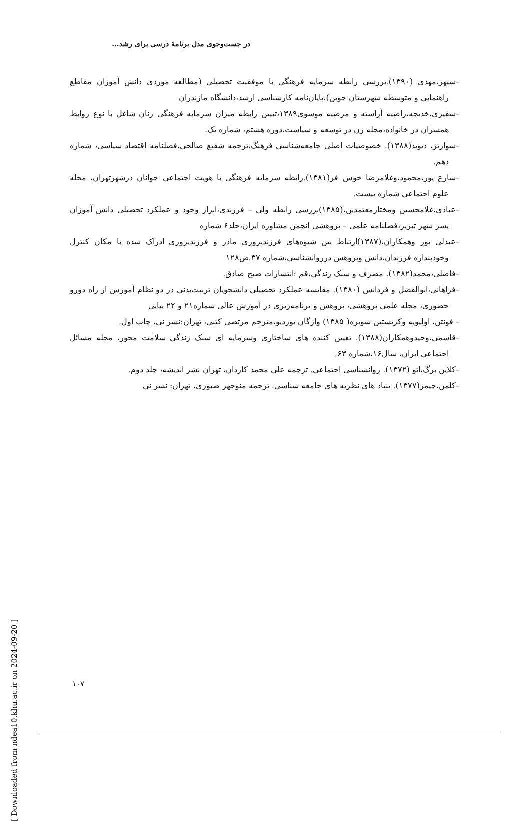در جست‌وجوی مدل برنامهٔ درسی برای رشد...
–سپهر،مهدی (۱۳۹۰).بررسی رابطه سرمایه فرهنگی با موفقیت تحصیلی (مطالعه موردی دانش آموزان مقاطع راهنمایی و متوسطه شهرستان جوین)،پایان‌نامه کارشناسی ارشد،دانشگاه مازندران
–سفیری،خدیجه،راضیه آراسته و مرضیه موسوی۱۳۸۹،تبیین رابطه میزان سرمایه فرهنگی زنان شاغل با نوع روابط همسران در خانواده،مجله زن در توسعه و سیاست،دوره هشتم، شماره یک.
–سوارتز، دیوید(۱۳۸۸). خصوصیات اصلی جامعه‌شناسی فرهنگ،ترجمه شفیع صالحی،فصلنامه اقتصاد سیاسی، شماره دهم.
–شارع پور،محمود،وغلامرضا خوش فر(۱۳۸۱).رابطه سرمایه فرهنگی با هویت اجتماعی جوانان درشهرتهران، مجله علوم اجتماعی شماره بیست.
–عبادی،غلامحسین ومختارمعتمدین،(۱۳۸۵)بررسی رابطه ولی – فرزندی،ابراز وجود و عملکرد تحصیلی دانش آموزان پسر شهر تبریز،فصلنامه علمی – پژوهشی انجمن مشاوره ایران،جلد۶ شماره
–عبدلی پور وهمکاران،(۱۳۸۷)ارتباط بین شیوه‌های فرزندپروری مادر و فرزندپروری ادراک شده با مکان کنترل وخودپنداره فرزندان،دانش وپژوهش درروانشناسی،شماره ۳۷.ص۱۲۸
–فاضلی،محمد(۱۳۸۲). مصرف و سبک زندگی،قم :انتشارات صبح صادق.
–فراهانی،ابوالفضل و فردانش (۱۳۸۰). مقایسه عملکرد تحصیلی دانشجویان تربیت‌بدنی در دو نظام آموزش از راه دورو حضوری، مجله علمی پژوهشی، پژوهش و برنامه‌ریزی در آموزش عالی شماره۲۱ و ۲۲ پیاپی
– فونتن، اولیویه وکریستین شویره( ۱۳۸۵) واژگان بوردیو،مترجم مرتضی کتبی، تهران:نشر نی، چاپ اول.
–قاسمی،وحیدوهمکاران(۱۳۸۸). تعیین کننده های ساختاری وسرمایه ای سبک زندگی سلامت محور، مجله مسائل اجتماعی ایران، سال۱۶،شماره ۶۳.
–کلاین برگ،اتو (۱۳۷۲). روانشناسی اجتماعی. ترجمه علی محمد کاردان، تهران نشر اندیشه، جلد دوم.
–کلمن،جیمز(۱۳۷۷). بنیاد های نظریه های جامعه شناسی. ترجمه منوچهر صبوری، تهران: نشر نی
[ Downloaded from ndea10.khu.ac.ir on 2024-09-20 ]
۱۰۷